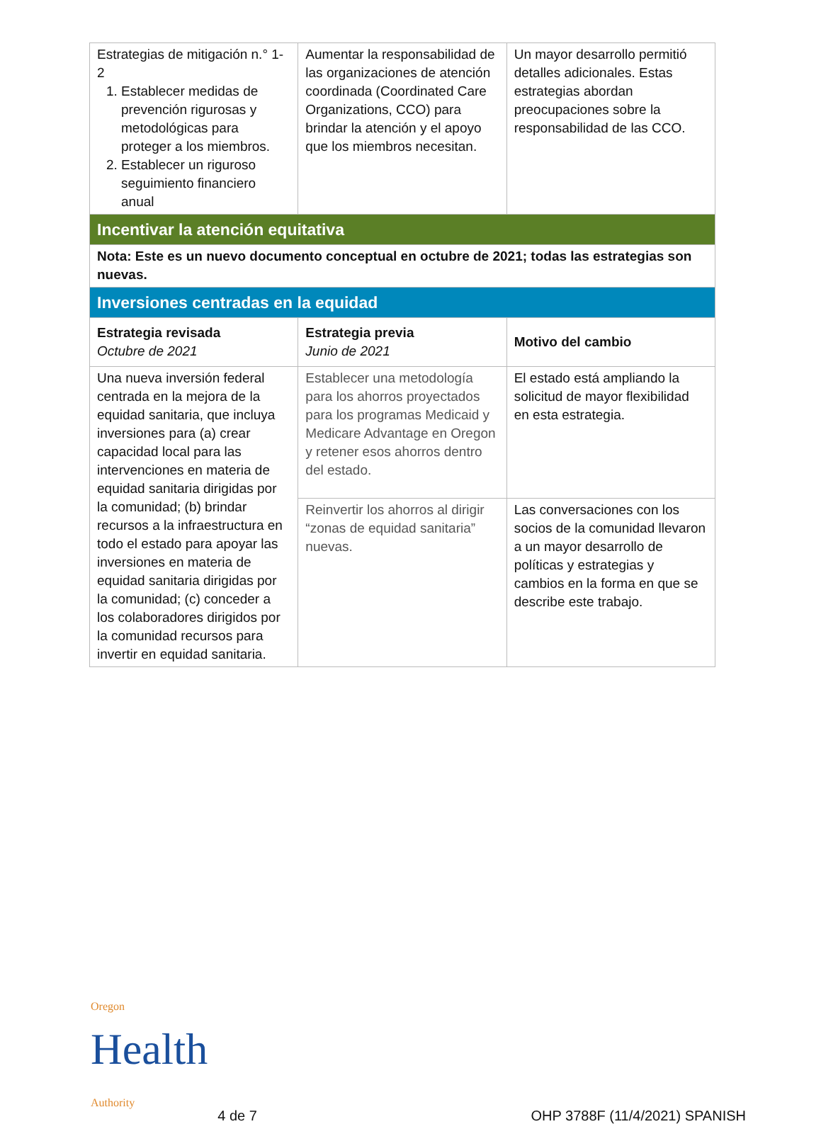| Estrategias de mitigación n.° 1-2 1. Establecer medidas de prevención rigurosas y metodológicas para proteger a los miembros. 2. Establecer un riguroso seguimiento financiero anual | Aumentar la responsabilidad de las organizaciones de atención coordinada (Coordinated Care Organizations, CCO) para brindar la atención y el apoyo que los miembros necesitan. | Un mayor desarrollo permitió detalles adicionales. Estas estrategias abordan preocupaciones sobre la responsabilidad de las CCO. |
| Incentivar la atención equitativa | | |
| Nota: Este es un nuevo documento conceptual en octubre de 2021; todas las estrategias son nuevas. | | |
| Inversiones centradas en la equidad | | |
| Estrategia revisada Octubre de 2021 | Estrategia previa Junio de 2021 | Motivo del cambio |
| Una nueva inversión federal centrada en la mejora de la equidad sanitaria, que incluya inversiones para (a) crear capacidad local para las intervenciones en materia de equidad sanitaria dirigidas por la comunidad; (b) brindar recursos a la infraestructura en todo el estado para apoyar las inversiones en materia de equidad sanitaria dirigidas por la comunidad; (c) conceder a los colaboradores dirigidos por la comunidad recursos para invertir en equidad sanitaria. | Establecer una metodología para los ahorros proyectados para los programas Medicaid y Medicare Advantage en Oregon y retener esos ahorros dentro del estado. | El estado está ampliando la solicitud de mayor flexibilidad en esta estrategia. |
| | Reinvertir los ahorros al dirigir “zonas de equidad sanitaria” nuevas. | Las conversaciones con los socios de la comunidad llevaron a un mayor desarrollo de políticas y estrategias y cambios en la forma en que se describe este trabajo. |
Oregon
Health
Authority
4 de 7
OHP 3788F (11/4/2021) SPANISH